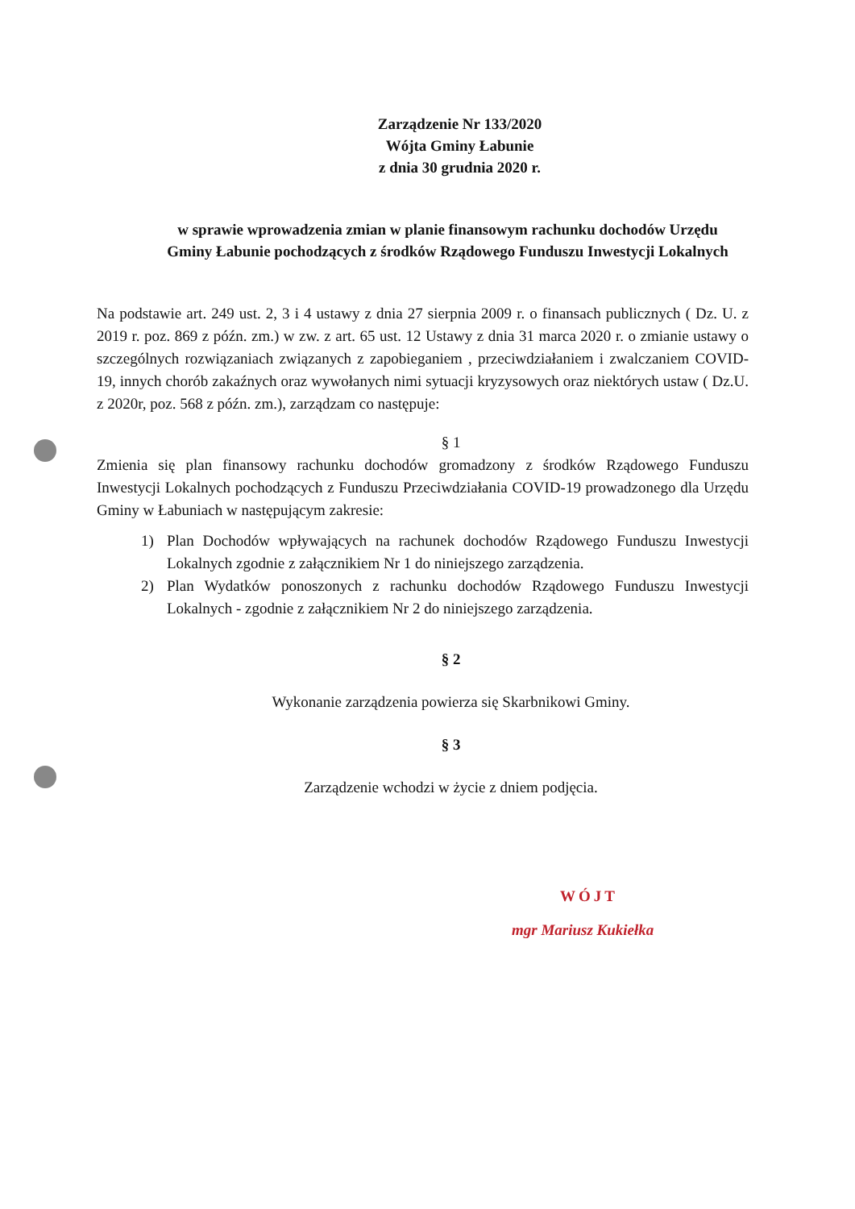Zarządzenie Nr 133/2020
Wójta Gminy Łabunie
z dnia 30 grudnia 2020 r.
w sprawie wprowadzenia zmian w planie finansowym rachunku dochodów Urzędu Gminy Łabunie pochodzących z środków Rządowego Funduszu Inwestycji Lokalnych
Na podstawie art. 249 ust. 2, 3 i 4 ustawy z dnia 27 sierpnia 2009 r. o finansach publicznych ( Dz. U. z 2019 r. poz. 869 z późn. zm.) w zw. z art. 65 ust. 12 Ustawy z dnia 31 marca 2020 r. o zmianie ustawy o szczególnych rozwiązaniach związanych z zapobieganiem , przeciwdziałaniem i zwalczaniem COVID-19, innych chorób zakaźnych oraz wywołanych nimi sytuacji kryzysowych oraz niektórych ustaw ( Dz.U. z 2020r, poz. 568 z późn. zm.), zarządzam co następuje:
§ 1
Zmienia się plan finansowy rachunku dochodów gromadzony z środków Rządowego Funduszu Inwestycji Lokalnych pochodzących z Funduszu Przeciwdziałania COVID-19 prowadzonego dla Urzędu Gminy w Łabuniach w następującym zakresie:
1) Plan Dochodów wpływających na rachunek dochodów Rządowego Funduszu Inwestycji Lokalnych zgodnie z załącznikiem Nr 1 do niniejszego zarządzenia.
2) Plan Wydatków ponoszonych z rachunku dochodów Rządowego Funduszu Inwestycji Lokalnych - zgodnie z załącznikiem Nr 2 do niniejszego zarządzenia.
§ 2
Wykonanie zarządzenia powierza się Skarbnikowi Gminy.
§ 3
Zarządzenie wchodzi w życie z dniem podjęcia.
WÓJT
mgr Mariusz Kukiełka